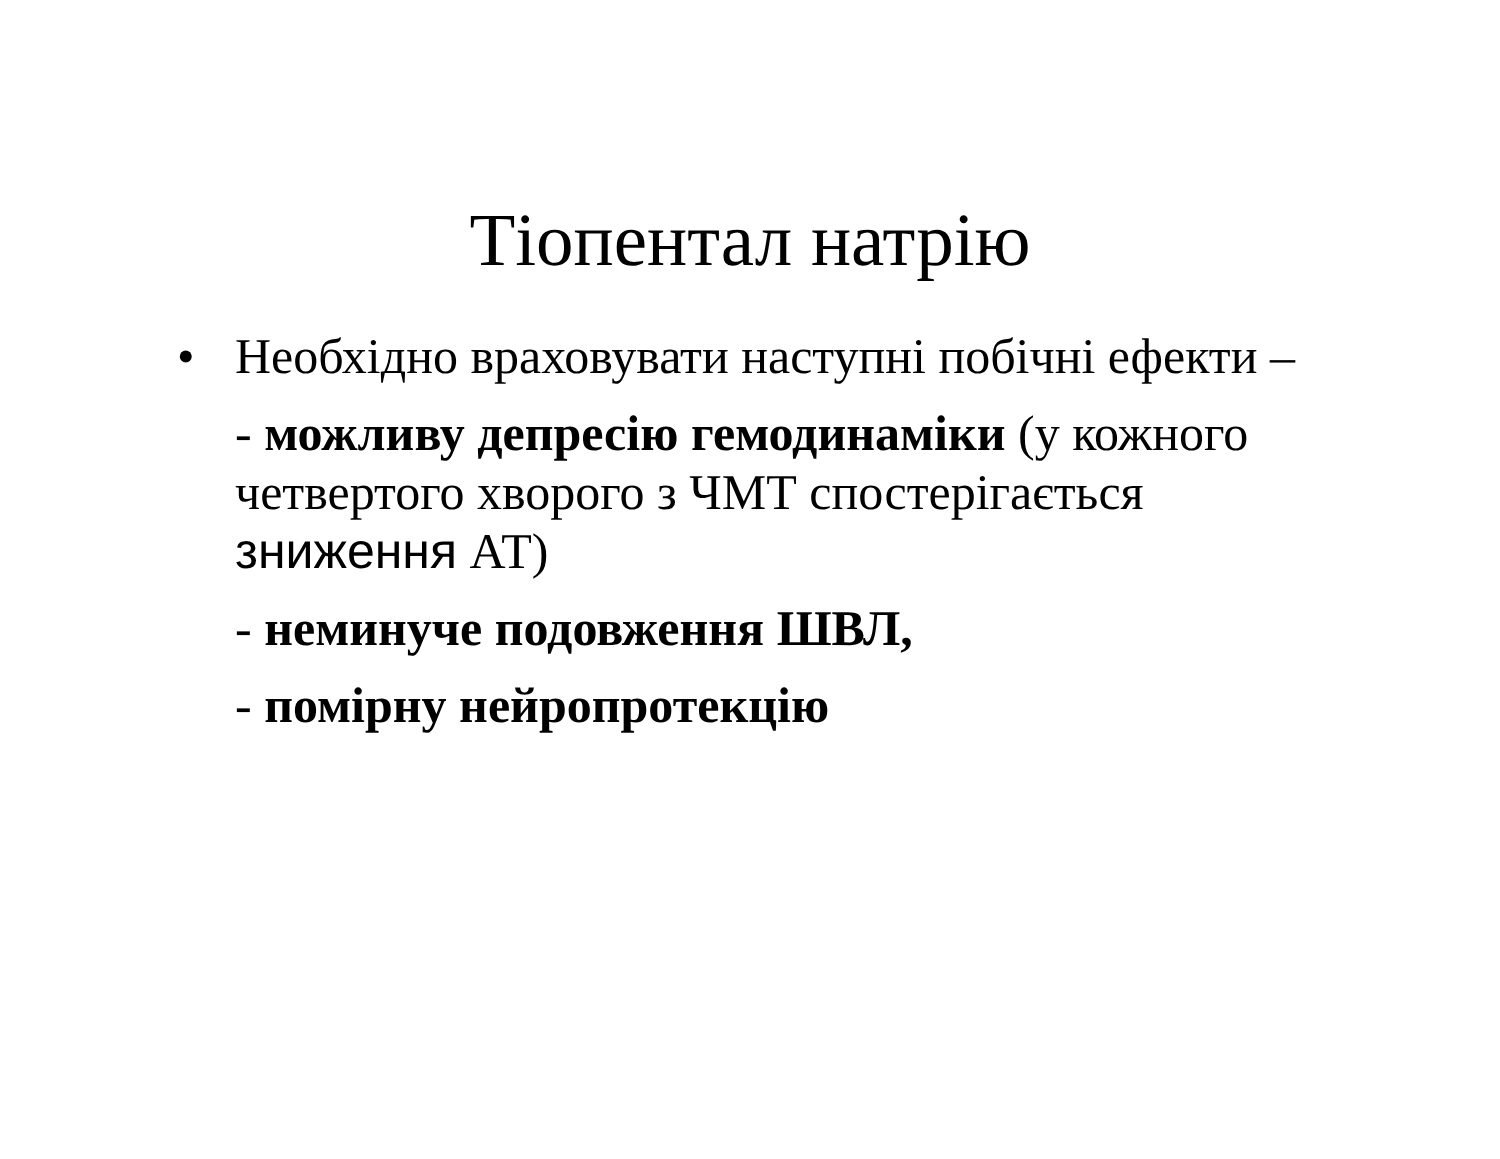Тіопентал натрію
• Необхідно враховувати наступні побічні ефекти –
- можливу депресію гемодинаміки (у кожного четвертого хворого з ЧМТ спостерігається зниження АТ)
- неминуче подовження ШВЛ,
- помірну нейропротекцію